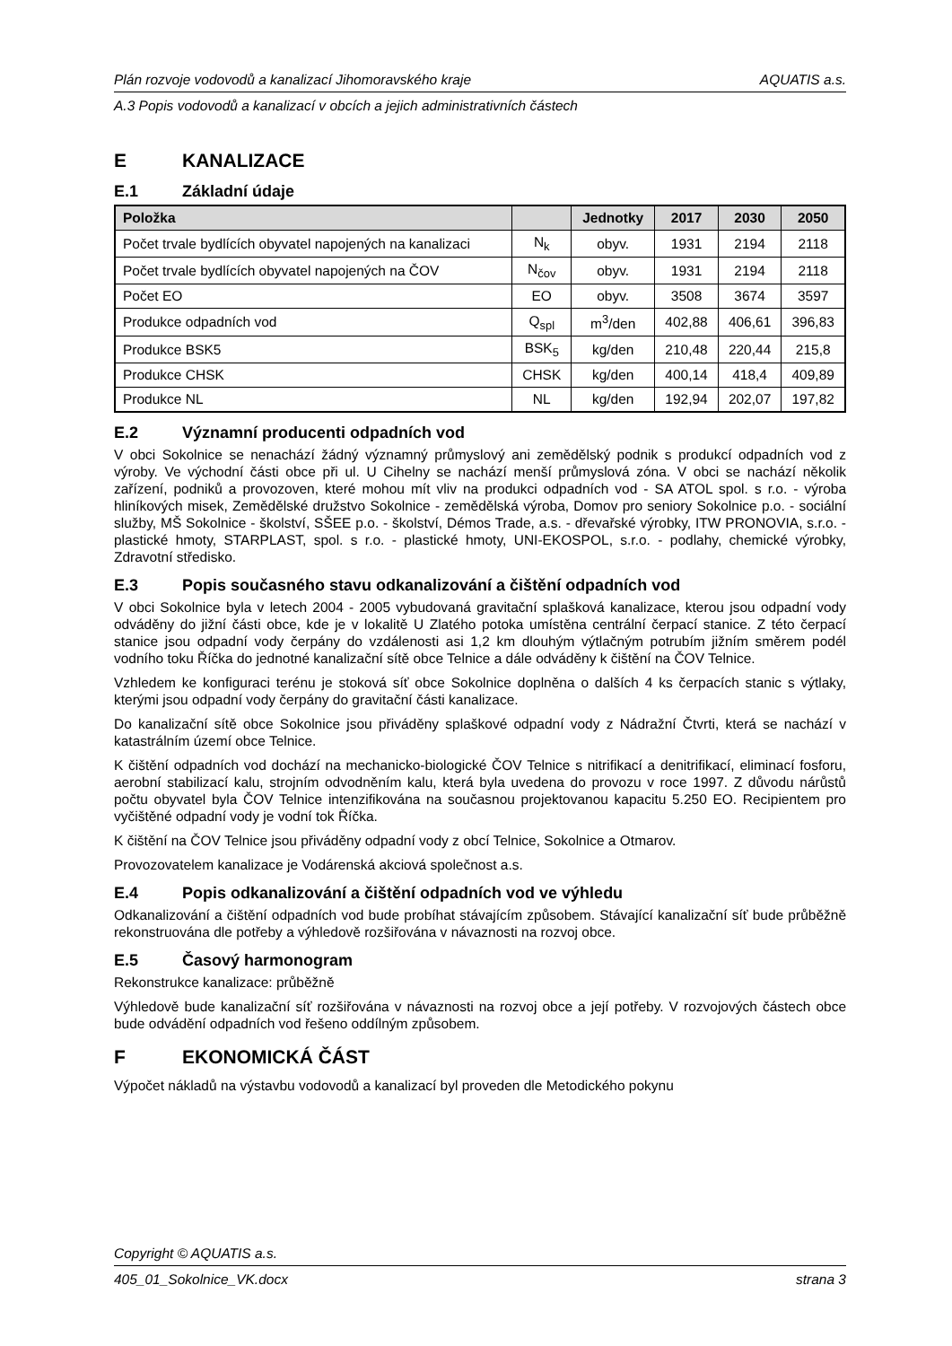Plán rozvoje vodovodů a kanalizací Jihomoravského kraje AQUATIS a.s.
A.3 Popis vodovodů a kanalizací v obcích a jejich administrativních částech
E KANALIZACE
E.1 Základní údaje
| Položka | | Jednotky | 2017 | 2030 | 2050 |
| --- | --- | --- | --- | --- | --- |
| Počet trvale bydlících obyvatel napojených na kanalizaci | N<sub>k</sub> | obyv. | 1931 | 2194 | 2118 |
| Počet trvale bydlících obyvatel napojených na ČOV | N<sub>čov</sub> | obyv. | 1931 | 2194 | 2118 |
| Počet EO | EO | obyv. | 3508 | 3674 | 3597 |
| Produkce odpadních vod | Q<sub>spl</sub> | m<sup>3</sup>/den | 402,88 | 406,61 | 396,83 |
| Produkce BSK5 | BSK<sub>5</sub> | kg/den | 210,48 | 220,44 | 215,8 |
| Produkce CHSK | CHSK | kg/den | 400,14 | 418,4 | 409,89 |
| Produkce NL | NL | kg/den | 192,94 | 202,07 | 197,82 |
E.2 Významní producenti odpadních vod
V obci Sokolnice se nenachází žádný významný průmyslový ani zemědělský podnik s produkcí odpadních vod z výroby. Ve východní části obce při ul. U Cihelny se nachází menší průmyslová zóna. V obci se nachází několik zařízení, podniků a provozoven, které mohou mít vliv na produkci odpadních vod - SA ATOL spol. s r.o. - výroba hliníkových misek, Zemědělské družstvo Sokolnice - zemědělská výroba, Domov pro seniory Sokolnice p.o. - sociální služby, MŠ Sokolnice - školství, SŠEE p.o. - školství, Démos Trade, a.s. - dřevařské výrobky, ITW PRONOVIA, s.r.o. - plastické hmoty, STARPLAST, spol. s r.o. - plastické hmoty, UNI-EKOSPOL, s.r.o. - podlahy, chemické výrobky, Zdravotní středisko.
E.3 Popis současného stavu odkanalizování a čištění odpadních vod
V obci Sokolnice byla v letech 2004 - 2005 vybudovaná gravitační splašková kanalizace, kterou jsou odpadní vody odváděny do jižní části obce, kde je v lokalitě U Zlatého potoka umístěna centrální čerpací stanice. Z této čerpací stanice jsou odpadní vody čerpány do vzdálenosti asi 1,2 km dlouhým výtlačným potrubím jižním směrem podél vodního toku Říčka do jednotné kanalizační sítě obce Telnice a dále odváděny k čištění na ČOV Telnice.
Vzhledem ke konfiguraci terénu je stoková síť obce Sokolnice doplněna o dalších 4 ks čerpacích stanic s výtlaky, kterými jsou odpadní vody čerpány do gravitační části kanalizace.
Do kanalizační sítě obce Sokolnice jsou přiváděny splaškové odpadní vody z Nádražní Čtvrti, která se nachází v katastrálním území obce Telnice.
K čištění odpadních vod dochází na mechanicko-biologické ČOV Telnice s nitrifikací a denitrifikací, eliminací fosforu, aerobní stabilizací kalu, strojním odvodněním kalu, která byla uvedena do provozu v roce 1997. Z důvodu nárůstů počtu obyvatel byla ČOV Telnice intenzifikována na současnou projektovanou kapacitu 5.250 EO. Recipientem pro vyčištěné odpadní vody je vodní tok Říčka.
K čištění na ČOV Telnice jsou přiváděny odpadní vody z obcí Telnice, Sokolnice a Otmarov.
Provozovatelem kanalizace je Vodárenská akciová společnost a.s.
E.4 Popis odkanalizování a čištění odpadních vod ve výhledu
Odkanalizování a čištění odpadních vod bude probíhat stávajícím způsobem. Stávající kanalizační síť bude průběžně rekonstruována dle potřeby a výhledově rozšiřována v návaznosti na rozvoj obce.
E.5 Časový harmonogram
Rekonstrukce kanalizace: průběžně
Výhledově bude kanalizační síť rozšiřována v návaznosti na rozvoj obce a její potřeby. V rozvojových částech obce bude odvádění odpadních vod řešeno oddílným způsobem.
F EKONOMICKÁ ČÁST
Výpočet nákladů na výstavbu vodovodů a kanalizací byl proveden dle Metodického pokynu
Copyright © AQUATIS a.s.
405_01_Sokolnice_VK.docx strana 3